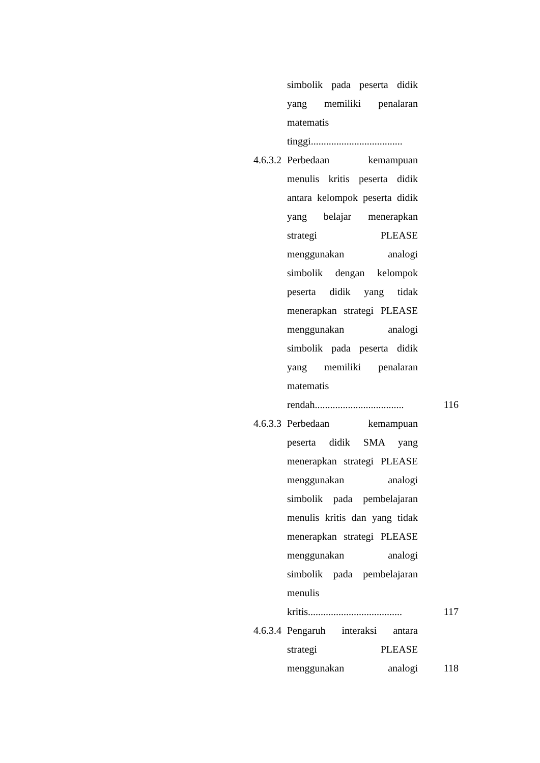| | simbolik pada peserta didik yang memiliki penalaran matematis tinggi.................................... | |
| 4.6.3.2 | Perbedaan kemampuan menulis kritis peserta didik antara kelompok peserta didik yang belajar menerapkan strategi PLEASE menggunakan analogi simbolik dengan kelompok peserta didik yang tidak menerapkan strategi PLEASE menggunakan analogi simbolik pada peserta didik yang memiliki penalaran matematis rendah................................... | 116 |
| 4.6.3.3 | Perbedaan kemampuan peserta didik SMA yang menerapkan strategi PLEASE menggunakan analogi simbolik pada pembelajaran menulis kritis dan yang tidak menerapkan strategi PLEASE menggunakan analogi simbolik pada pembelajaran menulis kritis..................................... | 117 |
| 4.6.3.4 | Pengaruh interaksi antara strategi PLEASE menggunakan analogi | 118 |